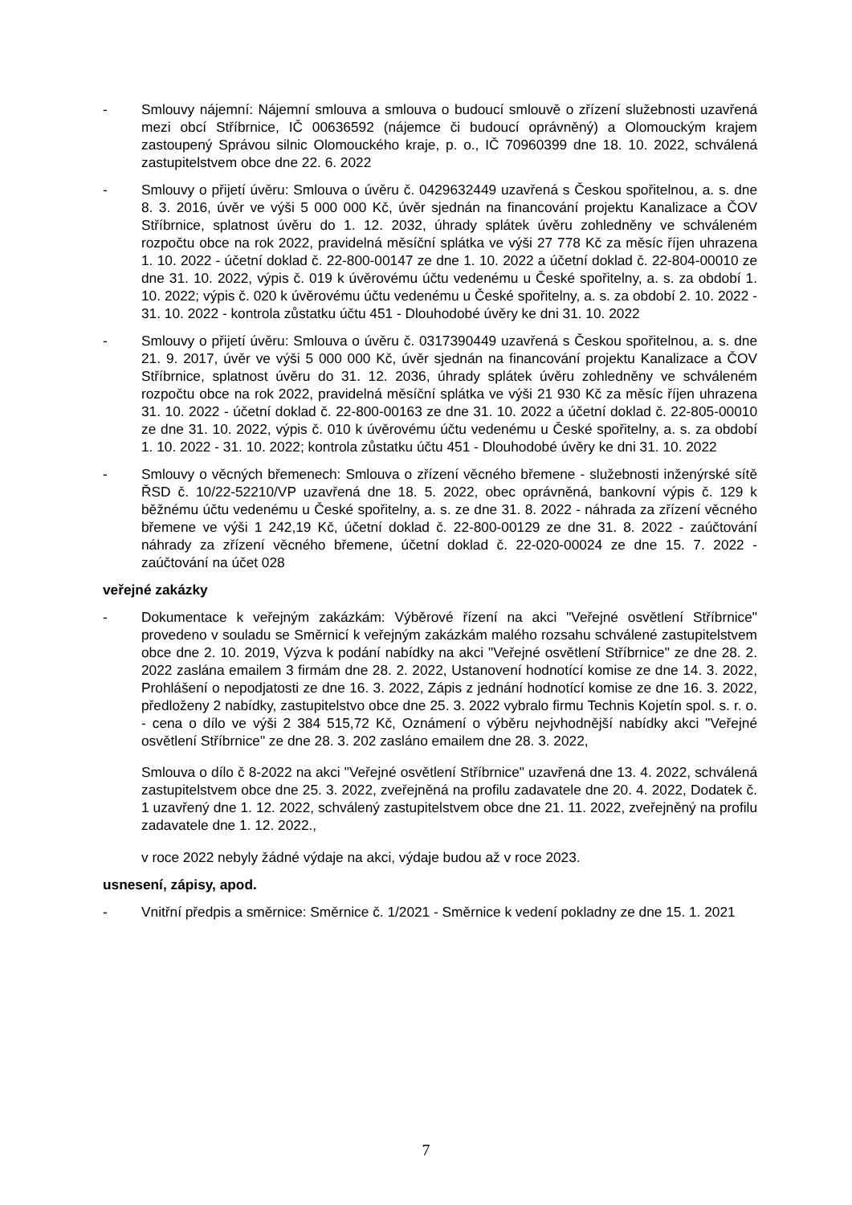- Smlouvy nájemní: Nájemní smlouva a smlouva o budoucí smlouvě o zřízení služebnosti uzavřená mezi obcí Stříbrnice, IČ 00636592 (nájemce či budoucí oprávněný) a Olomouckým krajem zastoupený Správou silnic Olomouckého kraje, p. o., IČ 70960399 dne 18. 10. 2022, schválená zastupitelstvem obce dne 22. 6. 2022
- Smlouvy o přijetí úvěru: Smlouva o úvěru č. 0429632449 uzavřená s Českou spořitelnou, a. s. dne 8. 3. 2016, úvěr ve výši 5 000 000 Kč, úvěr sjednán na financování projektu Kanalizace a ČOV Stříbrnice, splatnost úvěru do 1. 12. 2032, úhrady splátek úvěru zohledněny ve schváleném rozpočtu obce na rok 2022, pravidelná měsíční splátka ve výši 27 778 Kč za měsíc říjen uhrazena 1. 10. 2022 - účetní doklad č. 22-800-00147 ze dne 1. 10. 2022 a účetní doklad č. 22-804-00010 ze dne 31. 10. 2022, výpis č. 019 k úvěrovému účtu vedenému u České spořitelny, a. s. za období 1. 10. 2022; výpis č. 020 k úvěrovému účtu vedenému u České spořitelny, a. s. za období 2. 10. 2022 - 31. 10. 2022 - kontrola zůstatku účtu 451 - Dlouhodobé úvěry ke dni 31. 10. 2022
- Smlouvy o přijetí úvěru: Smlouva o úvěru č. 0317390449 uzavřená s Českou spořitelnou, a. s. dne 21. 9. 2017, úvěr ve výši 5 000 000 Kč, úvěr sjednán na financování projektu Kanalizace a ČOV Stříbrnice, splatnost úvěru do 31. 12. 2036, úhrady splátek úvěru zohledněny ve schváleném rozpočtu obce na rok 2022, pravidelná měsíční splátka ve výši 21 930 Kč za měsíc říjen uhrazena 31. 10. 2022 - účetní doklad č. 22-800-00163 ze dne 31. 10. 2022 a účetní doklad č. 22-805-00010 ze dne 31. 10. 2022, výpis č. 010 k úvěrovému účtu vedenému u České spořitelny, a. s. za období 1. 10. 2022 - 31. 10. 2022; kontrola zůstatku účtu 451 - Dlouhodobé úvěry ke dni 31. 10. 2022
- Smlouvy o věcných břemenech: Smlouva o zřízení věcného břemene - služebnosti inženýrské sítě ŘSD č. 10/22-52210/VP uzavřená dne 18. 5. 2022, obec oprávněná, bankovní výpis č. 129 k běžnému účtu vedenému u České spořitelny, a. s. ze dne 31. 8. 2022 - náhrada za zřízení věcného břemene ve výši 1 242,19 Kč, účetní doklad č. 22-800-00129 ze dne 31. 8. 2022 - zaúčtování náhrady za zřízení věcného břemene, účetní doklad č. 22-020-00024 ze dne 15. 7. 2022 - zaúčtování na účet 028
veřejné zakázky
- Dokumentace k veřejným zakázkám: Výběrové řízení na akci "Veřejné osvětlení Stříbrnice" provedeno v souladu se Směrnicí k veřejným zakázkám malého rozsahu schválené zastupitelstvem obce dne 2. 10. 2019, Výzva k podání nabídky na akci "Veřejné osvětlení Stříbrnice" ze dne 28. 2. 2022 zaslána emailem 3 firmám dne 28. 2. 2022, Ustanovení hodnotící komise ze dne 14. 3. 2022, Prohlášení o nepodjatosti ze dne 16. 3. 2022, Zápis z jednání hodnotící komise ze dne 16. 3. 2022, předloženy 2 nabídky, zastupitelstvo obce dne 25. 3. 2022 vybralo firmu Technis Kojetín spol. s. r. o. - cena o dílo ve výši 2 384 515,72 Kč, Oznámení o výběru nejvhodnější nabídky akci "Veřejné osvětlení Stříbrnice" ze dne 28. 3. 202 zasláno emailem dne 28. 3. 2022,
Smlouva o dílo č 8-2022 na akci "Veřejné osvětlení Stříbrnice" uzavřená dne 13. 4. 2022, schválená zastupitelstvem obce dne 25. 3. 2022, zveřejněná na profilu zadavatele dne 20. 4. 2022, Dodatek č. 1 uzavřený dne 1. 12. 2022, schválený zastupitelstvem obce dne 21. 11. 2022, zveřejněný na profilu zadavatele dne 1. 12. 2022.,
v roce 2022 nebyly žádné výdaje na akci, výdaje budou až v roce 2023.
usnesení, zápisy, apod.
- Vnitřní předpis a směrnice: Směrnice č. 1/2021 - Směrnice k vedení pokladny ze dne 15. 1. 2021
7